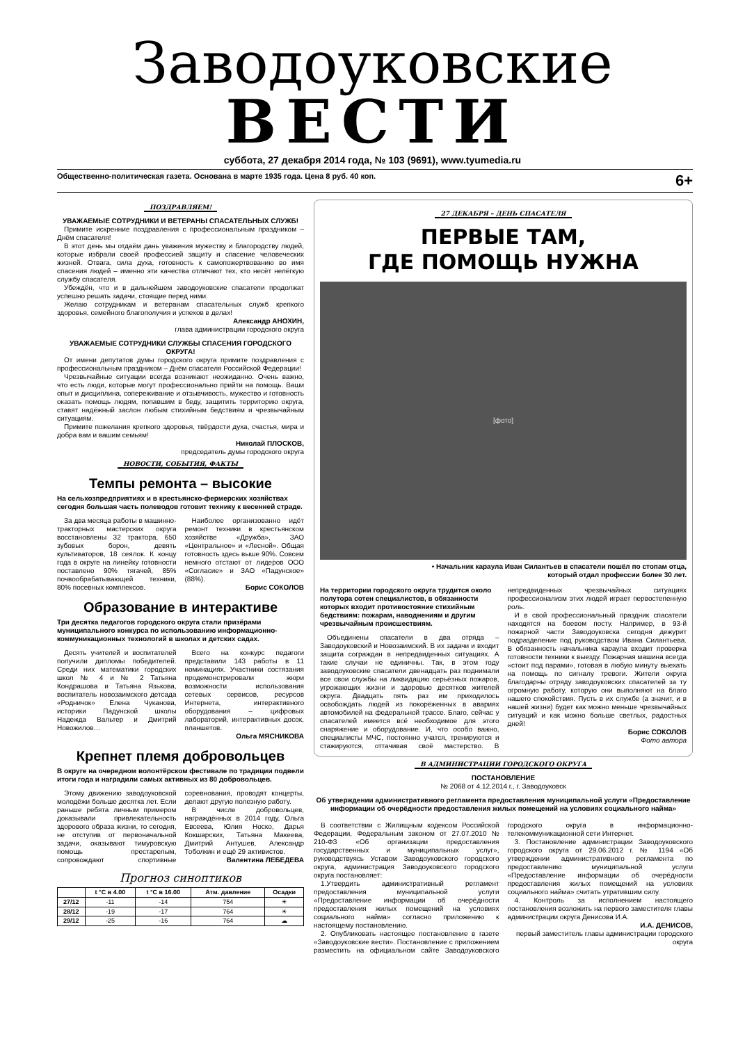Заводоуковские
ВЕСТИ
суббота, 27 декабря 2014 года, № 103 (9691), www.tyumedia.ru
Общественно-политическая газета. Основана в марте 1935 года. Цена 8 руб. 40 коп. 6+
ПОЗДРАВЛЯЕМ!
УВАЖАЕМЫЕ СОТРУДНИКИ И ВЕТЕРАНЫ СПАСАТЕЛЬНЫХ СЛУЖБ!
Примите искренние поздравления с профессиональным праздником – Днём спасателя!
В этот день мы отдаём дань уважения мужеству и благородству людей, которые избрали своей профессией защиту и спасение человеческих жизней. Отвага, сила духа, готовность к самопожертвованию во имя спасения людей – именно эти качества отличают тех, кто несёт нелёгкую службу спасателя.
Убеждён, что и в дальнейшем заводоуковские спасатели продолжат успешно решать задачи, стоящие перед ними.
Желаю сотрудникам и ветеранам спасательных служб крепкого здоровья, семейного благополучия и успехов в делах!
Александр АНОХИН,
глава администрации городского округа
УВАЖАЕМЫЕ СОТРУДНИКИ СЛУЖБЫ СПАСЕНИЯ ГОРОДСКОГО ОКРУГА!
От имени депутатов думы городского округа примите поздравления с профессиональным праздником – Днём спасателя Российской Федерации!
Чрезвычайные ситуации всегда возникают неожиданно. Очень важно, что есть люди, которые могут профессионально прийти на помощь. Ваши опыт и дисциплина, сопереживание и отзывчивость, мужество и готовность оказать помощь людям, попавшим в беду, защитить территорию округа, ставят надёжный заслон любым стихийным бедствиям и чрезвычайным ситуациям.
Примите пожелания крепкого здоровья, твёрдости духа, счастья, мира и добра вам и вашим семьям!
Николай ПЛОСКОВ,
председатель думы городского округа
НОВОСТИ, СОБЫТИЯ, ФАКТЫ
Темпы ремонта – высокие
На сельхозпредприятиях и в крестьянско-фермерских хозяйствах сегодня большая часть полеводов готовит технику к весенней страде.
За два месяца работы в машинно-тракторных мастерских округа восстановлены 32 трактора, 650 зубовых борон, девять культиваторов, 18 сеялок. К концу года в округе на линейку готовности поставлено 90% тягачей, 85% почвообрабатывающей техники, 80% посевных комплексов.
Наиболее организованно идёт ремонт техники в крестьянском хозяйстве «Дружба», ЗАО «Центральное» и «Лесной». Общая готовность здесь выше 90%. Совсем немного отстают от лидеров ООО «Согласие» и ЗАО «Падунское» (88%).
Борис СОКОЛОВ
Образование в интерактиве
Три десятка педагогов городского округа стали призёрами муниципального конкурса по использованию информационно-коммуникационных технологий в школах и детских садах.
Десять учителей и воспитателей получили дипломы победителей. Среди них математики городских школ № 4 и № 2 Татьяна Кондрашова и Татьяна Язькова, воспитатель новозаимского детсада «Родничок» Елена Чуканова, историки Падунской школы Надежда Вальтер и Дмитрий Новожилов…
Всего на конкурс педагоги представили 143 работы в 11 номинациях. Участники состязания продемонстрировали жюри возможности использования сетевых сервисов, ресурсов Интернета, интерактивного оборудования – цифровых лабораторий, интерактивных досок, планшетов.
Ольга МЯСНИКОВА
Крепнет племя добровольцев
В округе на очередном волонтёрском фестивале по традиции подвели итоги года и наградили самых активных из 80 добровольцев.
Этому движению заводоуковской молодёжи больше десятка лет. Если раньше ребята личным примером доказывали привлекательность здорового образа жизни, то сегодня, не отступив от первоначальной задачи, оказывают тимуровскую помощь престарелым, сопровождают спортивные соревнования, проводят концерты, делают другую полезную работу.
В числе добровольцев, награждённых в 2014 году, Ольга Евсеева, Юлия Носко, Дарья Кокшарских, Татьяна Макеева, Дмитрий Антушев, Александр Тоболкин и ещё 29 активистов.
Валентина ЛЕБЕДЕВА
Прогноз синоптиков
| | t °C в 4.00 | t °C в 16.00 | Атм. давление | Осадки |
| --- | --- | --- | --- | --- |
| 27/12 | -11 | -14 | 754 | ☀ |
| 28/12 | -19 | -17 | 764 | ☀ |
| 29/12 | -25 | -16 | 764 | ☁ |
27 ДЕКАБРЯ – ДЕНЬ СПАСАТЕЛЯ
ПЕРВЫЕ ТАМ,
ГДЕ ПОМОЩЬ НУЖНА
[фото]
• Начальник караула Иван Силантьев в спасатели пошёл по стопам отца,
который отдал профессии более 30 лет.
На территории городского округа трудится около полутора сотен специалистов, в обязанности которых входит противостояние стихийным бедствиям: пожарам, наводнениям и другим чрезвычайным происшествиям.
Объединены спасатели в два отряда – Заводоуковский и Новозаимский. В их задачи и входит защита сограждан в непредвиденных ситуациях. А такие случаи не единичны. Так, в этом году заводоуковские спасатели двенадцать раз поднимали все свои службы на ликвидацию серьёзных пожаров, угрожающих жизни и здоровью десятков жителей округа. Двадцать пять раз им приходилось освобождать людей из покорёженных в авариях автомобилей на федеральной трассе. Благо, сейчас у спасателей имеется всё необходимое для этого снаряжение и оборудование. И, что особо важно, специалисты МЧС, постоянно учатся, тренируются и стажируются, оттачивая своё мастерство. В непредвиденных чрезвычайных ситуациях профессионализм этих людей играет первостепенную роль.
И в свой профессиональный праздник спасатели находятся на боевом посту. Например, в 93-й пожарной части Заводоуковска сегодня дежурит подразделение под руководством Ивана Силантьева. В обязанность начальника караула входит проверка готовности техники к выезду. Пожарная машина всегда «стоит под парами», готовая в любую минуту выехать на помощь по сигналу тревоги. Жители округа благодарны отряду заводоуковских спасателей за ту огромную работу, которую они выполняют на благо нашего спокойствия. Пусть в их службе (а значит, и в нашей жизни) будет как можно меньше чрезвычайных ситуаций и как можно больше светлых, радостных дней!
Борис СОКОЛОВ
Фото автора
В АДМИНИСТРАЦИИ ГОРОДСКОГО ОКРУГА
ПОСТАНОВЛЕНИЕ
№ 2068 от 4.12.2014 г., г. Заводоуковск
Об утверждении административного регламента предоставления муниципальной услуги «Предоставление информации об очерёдности предоставления жилых помещений на условиях социального найма»
В соответствии с Жилищным кодексом Российской Федерации, Федеральным законом от 27.07.2010 № 210-ФЗ «Об организации предоставления государственных и муниципальных услуг», руководствуясь Уставом Заводоуковского городского округа, администрация Заводоуковского городского округа постановляет:
1.Утвердить административный регламент предоставления муниципальной услуги «Предоставление информации об очерёдности предоставления жилых помещений на условиях социального найма» согласно приложению к настоящему постановлению.
2. Опубликовать настоящее постановление в газете «Заводоуковские вести». Постановление с приложением разместить на официальном сайте Заводоуковского городского округа в информационно-телекоммуникационной сети Интернет.
3. Постановление администрации Заводоуковского городского округа от 29.06.2012 г. № 1194 «Об утверждении административного регламента по предоставлению муниципальной услуги «Предоставление информации об очерёдности предоставления жилых помещений на условиях социального найма» считать утратившим силу.
4. Контроль за исполнением настоящего постановления возложить на первого заместителя главы администрации округа Денисова И.А.
И.А. ДЕНИСОВ,
первый заместитель главы администрации городского округа